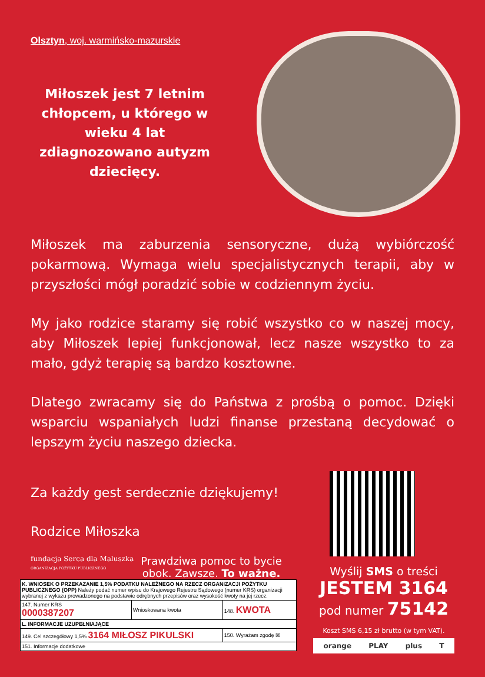Olsztyn, woj. warmińsko-mazurskie
Miłoszek jest 7 letnim chłopcem, u którego w wieku 4 lat zdiagnozowano autyzm dziecięcy.
Miłoszek ma zaburzenia sensoryczne, dużą wybiórczość pokarmową. Wymaga wielu specjalistycznych terapii, aby w przyszłości mógł poradzić sobie w codziennym życiu.
My jako rodzice staramy się robić wszystko co w naszej mocy, aby Miłoszek lepiej funkcjonował, lecz nasze wszystko to za mało, gdyż terapię są bardzo kosztowne.
Dlatego zwracamy się do Państwa z prośbą o pomoc. Dzięki wsparciu wspaniałych ludzi finanse przestaną decydować o lepszym życiu naszego dziecka.
Za każdy gest serdecznie dziękujemy!
Rodzice Miłoszka
fundacja Serca dla Maluszka
ORGANIZACJA POŻYTKU PUBLICZNEGO
Prawdziwa pomoc to bycie
obok. Zawsze. To ważne.
| K. WNIOSEK O PRZEKAZANIE 1,5% PODATKU NALEŻNEGO NA RZECZ ORGANIZACJI POŻYTKU PUBLICZNEGO (OPP) Należy podać numer wpisu do Krajowego Rejestru Sądowego (numer KRS) organizacji wybranej z wykazu prowadzonego na podstawie odrębnych przepisów oraz wysokość kwoty na jej rzecz. | | |
| 147. Numer KRS 0000387207 | Wnioskowana kwota | 148. KWOTA |
| L. INFORMACJE UZUPEŁNIAJĄCE | | |
| 149. Cel szczegółowy 1,5% 3164 MIŁOSZ PIKULSKI | | 150. Wyrażam zgodę ☒ |
| 151. Informacje dodatkowe | | |
Wyślij SMS o treści
JESTEM 3164
pod numer 75142
Koszt SMS 6,15 zł brutto (w tym VAT).
orange PLAY plus T